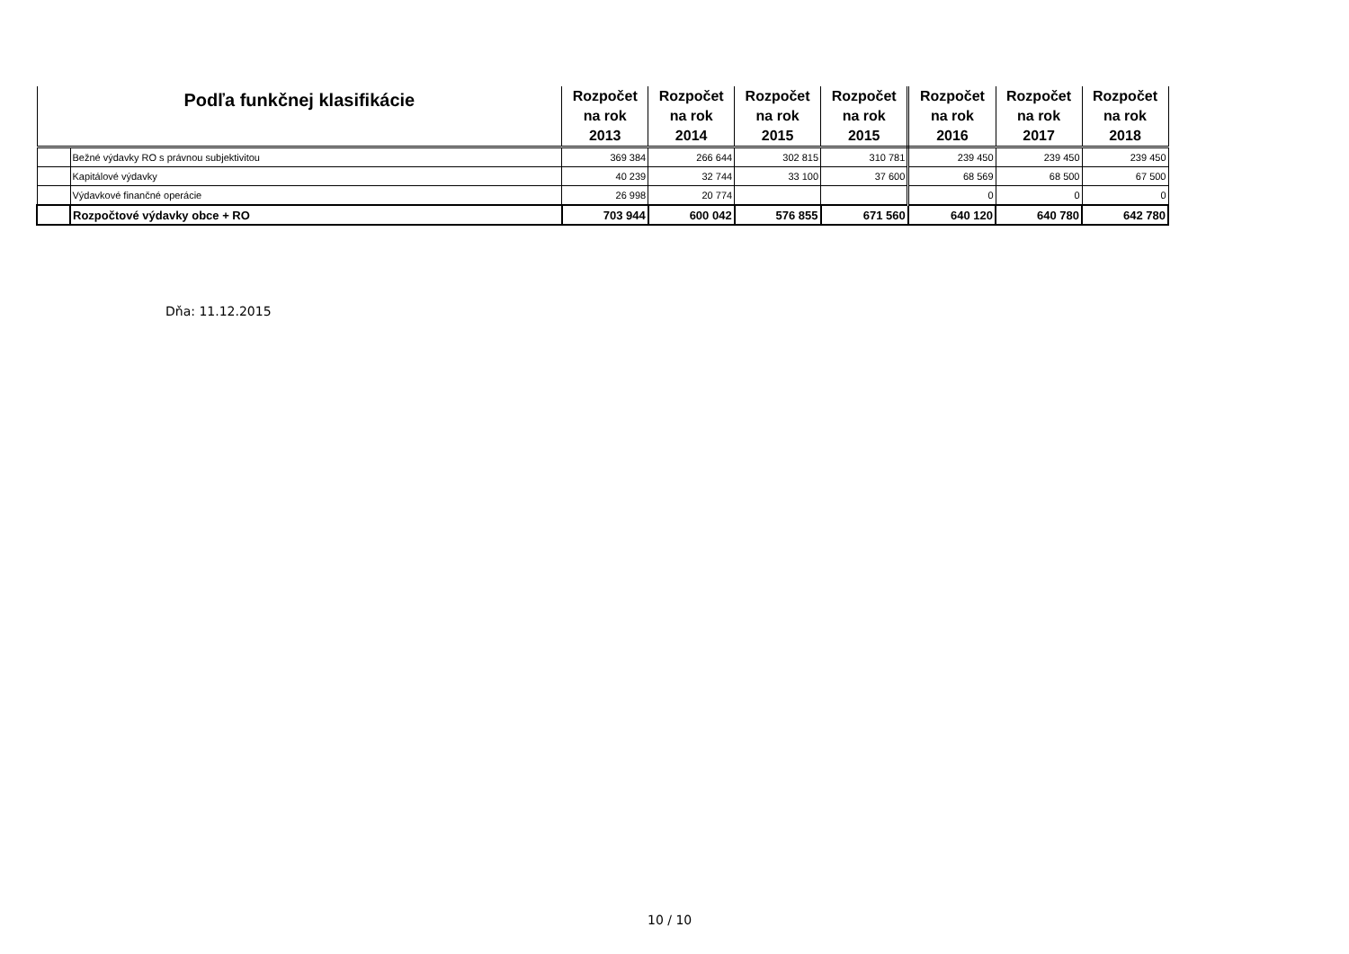| Podľa funkčnej klasifikácie | | Rozpočet na rok 2013 | Rozpočet na rok 2014 | Rozpočet na rok 2015 | Rozpočet na rok 2015 | Rozpočet na rok 2016 | Rozpočet na rok 2017 | Rozpočet na rok 2018 |
| --- | --- | --- | --- | --- | --- | --- | --- | --- |
| | Bežné výdavky RO s právnou subjektivitou | 369 384 | 266 644 | 302 815 | 310 781 | 239 450 | 239 450 | 239 450 |
| | Kapitálové výdavky | 40 239 | 32 744 | 33 100 | 37 600 | 68 569 | 68 500 | 67 500 |
| | Výdavkové finančné operácie | 26 998 | 20 774 | | | 0 | 0 | 0 |
| | Rozpočtové výdavky obce + RO | 703 944 | 600 042 | 576 855 | 671 560 | 640 120 | 640 780 | 642 780 |
Dňa: 11.12.2015
10 / 10